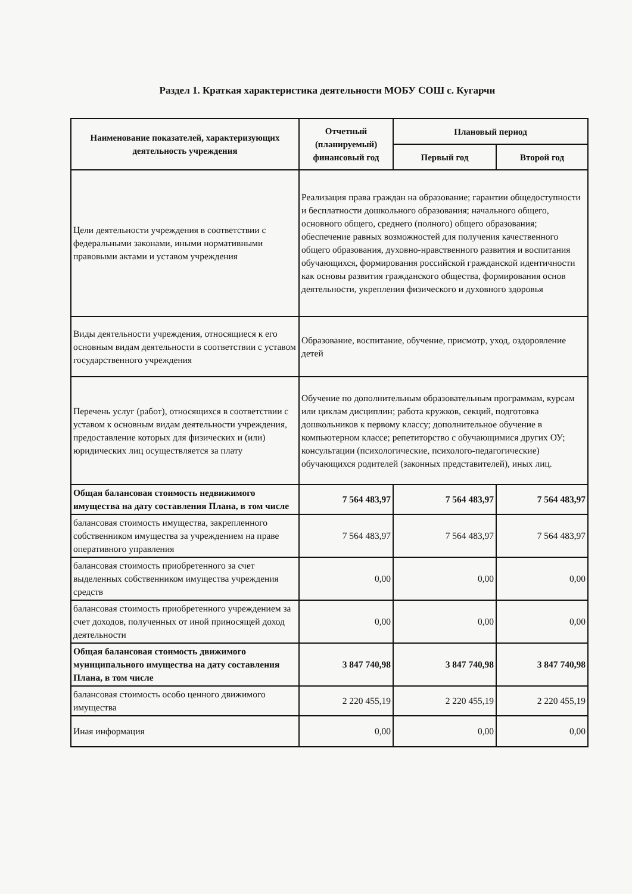Раздел 1. Краткая характеристика деятельности МОБУ СОШ с. Кугарчи
| Наименование показателей, характеризующих деятельность учреждения | Отчетный (планируемый) финансовый год | Плановый период | |
| --- | --- | --- | --- |
| | | Первый год | Второй год |
| Цели деятельности учреждения в соответствии с федеральными законами, иными нормативными правовыми актами и уставом учреждения | Реализация права граждан на образование; гарантии общедоступности и бесплатности дошкольного образования; начального общего, основного общего, среднего (полного) общего образования; обеспечение равных возможностей для получения качественного общего образования, духовно-нравственного развития и воспитания обучающихся, формирования российской гражданской идентичности как основы развития гражданского общества, формирования основ деятельности, укрепления физического и духовного здоровья | | |
| Виды деятельности учреждения, относящиеся к его основным видам деятельности в соответствии с уставом государственного учреждения | Образование, воспитание, обучение, присмотр, уход, оздоровление детей | | |
| Перечень услуг (работ), относящихся в соответствии с уставом к основным видам деятельности учреждения, предоставление которых для физических и (или) юридических лиц осуществляется за плату | Обучение по дополнительным образовательным программам, курсам или циклам дисциплин; работа кружков, секций, подготовка дошкольников к первому классу; дополнительное обучение в компьютерном классе; репетиторство с обучающимися других ОУ; консультации (психологические, психолого-педагогические) обучающихся родителей (законных представителей), иных лиц. | | |
| Общая балансовая стоимость недвижимого имущества на дату составления Плана, в том числе | 7 564 483,97 | 7 564 483,97 | 7 564 483,97 |
| балансовая стоимость имущества, закрепленного собственником имущества за учреждением на праве оперативного управления | 7 564 483,97 | 7 564 483,97 | 7 564 483,97 |
| балансовая стоимость приобретенного за счет выделенных собственником имущества учреждения средств | 0,00 | 0,00 | 0,00 |
| балансовая стоимость приобретенного учреждением за счет доходов, полученных от иной приносящей доход деятельности | 0,00 | 0,00 | 0,00 |
| Общая балансовая стоимость движимого муниципального имущества на дату составления Плана, в том числе | 3 847 740,98 | 3 847 740,98 | 3 847 740,98 |
| балансовая стоимость особо ценного движимого имущества | 2 220 455,19 | 2 220 455,19 | 2 220 455,19 |
| Иная информация | 0,00 | 0,00 | 0,00 |